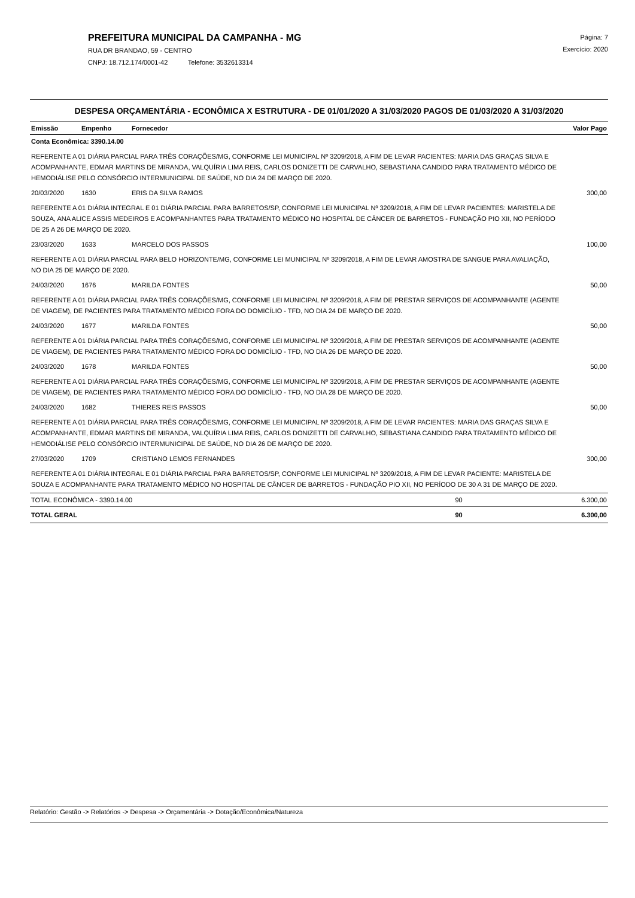PREFEITURA MUNICIPAL DA CAMPANHA - MG
RUA DR BRANDAO, 59 - CENTRO
CNPJ: 18.712.174/0001-42 Telefone: 3532613314
Página: 7
Exercício: 2020
DESPESA ORÇAMENTÁRIA - ECONÔMICA X ESTRUTURA - DE 01/01/2020 A 31/03/2020 PAGOS DE 01/03/2020 A 31/03/2020
| Emissão | Empenho | Fornecedor | | Valor Pago |
| --- | --- | --- | --- | --- |
| Conta Econômica: 3390.14.00 | | | | |
| REFERENTE A 01 DIÁRIA PARCIAL PARA TRÊS CORAÇÕES/MG, CONFORME LEI MUNICIPAL Nº 3209/2018, A FIM DE LEVAR PACIENTES: MARIA DAS GRAÇAS SILVA E ACOMPANHANTE, EDMAR MARTINS DE MIRANDA, VALQUÍRIA LIMA REIS, CARLOS DONIZETTI DE CARVALHO, SEBASTIANA CANDIDO PARA TRATAMENTO MÉDICO DE HEMODIÁLISE PELO CONSÓRCIO INTERMUNICIPAL DE SAÚDE, NO DIA 24 DE MARÇO DE 2020. | | | | |
| 20/03/2020 | 1630 | ERIS DA SILVA RAMOS | | 300,00 |
| REFERENTE A 01 DIÁRIA INTEGRAL E 01 DIÁRIA PARCIAL PARA BARRETOS/SP, CONFORME LEI MUNICIPAL Nº 3209/2018, A FIM DE LEVAR PACIENTES: MARISTELA DE SOUZA, ANA ALICE ASSIS MEDEIROS E ACOMPANHANTES PARA TRATAMENTO MÉDICO NO HOSPITAL DE CÂNCER DE BARRETOS - FUNDAÇÃO PIO XII, NO PERÍODO DE 25 A 26 DE MARÇO DE 2020. | | | | |
| 23/03/2020 | 1633 | MARCELO DOS PASSOS | | 100,00 |
| REFERENTE A 01 DIÁRIA PARCIAL PARA BELO HORIZONTE/MG, CONFORME LEI MUNICIPAL Nº 3209/2018, A FIM DE LEVAR AMOSTRA DE SANGUE PARA AVALIAÇÃO, NO DIA 25 DE MARÇO DE 2020. | | | | |
| 24/03/2020 | 1676 | MARILDA FONTES | | 50,00 |
| REFERENTE A 01 DIÁRIA PARCIAL PARA TRÊS CORAÇÕES/MG, CONFORME LEI MUNICIPAL Nº 3209/2018, A FIM DE PRESTAR SERVIÇOS DE ACOMPANHANTE (AGENTE DE VIAGEM), DE PACIENTES PARA TRATAMENTO MÉDICO FORA DO DOMICÍLIO - TFD, NO DIA 24 DE MARÇO DE 2020. | | | | |
| 24/03/2020 | 1677 | MARILDA FONTES | | 50,00 |
| REFERENTE A 01 DIÁRIA PARCIAL PARA TRÊS CORAÇÕES/MG, CONFORME LEI MUNICIPAL Nº 3209/2018, A FIM DE PRESTAR SERVIÇOS DE ACOMPANHANTE (AGENTE DE VIAGEM), DE PACIENTES PARA TRATAMENTO MÉDICO FORA DO DOMICÍLIO - TFD, NO DIA 26 DE MARÇO DE 2020. | | | | |
| 24/03/2020 | 1678 | MARILDA FONTES | | 50,00 |
| REFERENTE A 01 DIÁRIA PARCIAL PARA TRÊS CORAÇÕES/MG, CONFORME LEI MUNICIPAL Nº 3209/2018, A FIM DE PRESTAR SERVIÇOS DE ACOMPANHANTE (AGENTE DE VIAGEM), DE PACIENTES PARA TRATAMENTO MÉDICO FORA DO DOMICÍLIO - TFD, NO DIA 28 DE MARÇO DE 2020. | | | | |
| 24/03/2020 | 1682 | THIERES REIS PASSOS | | 50,00 |
| REFERENTE A 01 DIÁRIA PARCIAL PARA TRÊS CORAÇÕES/MG, CONFORME LEI MUNICIPAL Nº 3209/2018, A FIM DE LEVAR PACIENTES: MARIA DAS GRAÇAS SILVA E ACOMPANHANTE, EDMAR MARTINS DE MIRANDA, VALQUÍRIA LIMA REIS, CARLOS DONIZETTI DE CARVALHO, SEBASTIANA CANDIDO PARA TRATAMENTO MÉDICO DE HEMODIÁLISE PELO CONSÓRCIO INTERMUNICIPAL DE SAÚDE, NO DIA 26 DE MARÇO DE 2020. | | | | |
| 27/03/2020 | 1709 | CRISTIANO LEMOS FERNANDES | | 300,00 |
| REFERENTE A 01 DIÁRIA INTEGRAL E 01 DIÁRIA PARCIAL PARA BARRETOS/SP, CONFORME LEI MUNICIPAL Nº 3209/2018, A FIM DE LEVAR PACIENTE: MARISTELA DE SOUZA E ACOMPANHANTE PARA TRATAMENTO MÉDICO NO HOSPITAL DE CÂNCER DE BARRETOS - FUNDAÇÃO PIO XII, NO PERÍODO DE 30 A 31 DE MARÇO DE 2020. | | | | |
| TOTAL ECONÔMICA - 3390.14.00 | | | 90 | 6.300,00 |
| TOTAL GERAL | | | 90 | 6.300,00 |
Relatório: Gestão -> Relatórios -> Despesa -> Orçamentária -> Dotação/Econômica/Natureza